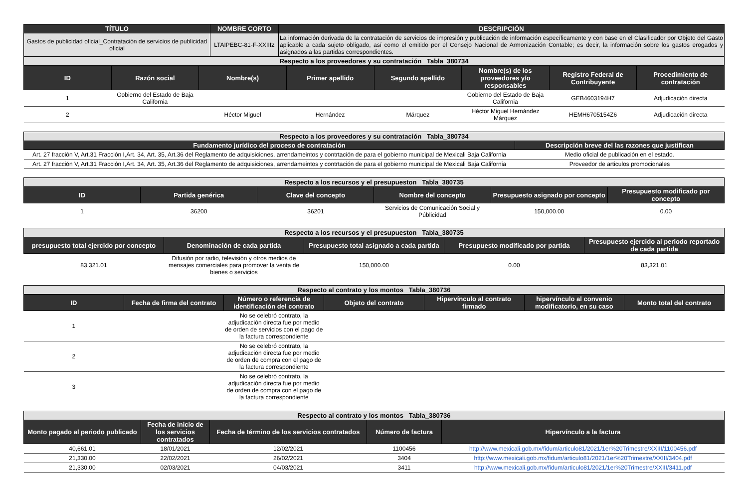| TÍTULO | NOMBRE CORTO | DESCRIPCIÓN |
| --- | --- | --- |
| Gastos de publicidad oficial_Contratación de servicios de publicidad oficial | LTAIPEBC-81-F-XXIII2 | La información derivada de la contratación de servicios de impresión y publicación de información específicamente y con base en el Clasificador por Objeto del Gasto aplicable a cada sujeto obligado, así como el emitido por el Consejo Nacional de Armonización Contable; es decir, la información sobre los gastos erogados y asignados a las partidas correspondientes. |
| Respecto a los proveedores y su contratación Tabla_380734 | | |
| ID | Razón social | Nombre(s) | Primer apellido | Segundo apellido | Nombre(s) de los proveedores y/o responsables | Registro Federal de Contribuyente | Procedimiento de contratación |
| --- | --- | --- | --- | --- | --- | --- | --- |
| 1 | Gobierno del Estado de Baja California | | | | Gobierno del Estado de Baja California | GEB4603194H7 | Adjudicación directa |
| 2 | | Héctor Miguel | Hernández | Márquez | Héctor Miguel Hernández Márquez | HEMH6705154Z6 | Adjudicación directa |
| Respecto a los proveedores y su contratación Tabla_380734 | |
| --- | --- |
| Fundamento jurídico del proceso de contratación | Descripción breve del las razones que justifican |
| Art. 27 fracción V, Art.31 Fracción I,Art. 34, Art. 35, Art.36 del Reglamento de adquisiciones, arrendameintos y contrtación de para el gobierno municipal de Mexicali Baja California | Medio oficial de publicación en el estado. |
| Art. 27 fracción V, Art.31 Fracción I,Art. 34, Art. 35, Art.36 del Reglamento de adquisiciones, arrendameintos y contrtación de para el gobierno municipal de Mexicali Baja California | Proveedor de articulos promocionales |
| Respecto a los recursos y el presupueston Tabla_380735 | | | | | |
| --- | --- | --- | --- | --- | --- |
| ID | Partida genérica | Clave del concepto | Nombre del concepto | Presupuesto asignado por concepto | Presupuesto modificado por concepto |
| 1 | 36200 | 36201 | Servicios de Comunicación Social y Públicidad | 150,000.00 | 0.00 |
| Respecto a los recursos y el presupueston Tabla_380735 | | | | |
| --- | --- | --- | --- | --- |
| presupuesto total ejercido por concepto | Denominación de cada partida | Presupuesto total asignado a cada partida | Presupuesto modificado por partida | Presupuesto ejercido al periodo reportado de cada partida |
| 83,321.01 | Difusión por radio, televisión y otros medios de mensajes comerciales para promover la venta de bienes o servicios | 150,000.00 | 0.00 | 83,321.01 |
| Respecto al contrato y los montos Tabla_380736 | | | | | | |
| --- | --- | --- | --- | --- | --- | --- |
| ID | Fecha de firma del contrato | Número o referencia de identificación del contrato | Objeto del contrato | Hipervínculo al contrato firmado | hipervínculo al convenio modificatorio, en su caso | Monto total del contrato |
| 1 | | No se celebró contrato, la adjudicación directa fue por medio de orden de servicios con el pago de la factura correspondiente | | | | |
| 2 | | No se celebró contrato, la adjudicación directa fue por medio de orden de compra con el pago de la factura correspondiente | | | | |
| 3 | | No se celebró contrato, la adjudicación directa fue por medio de orden de compra con el pago de la factura correspondiente | | | | |
| Respecto al contrato y los montos Tabla_380736 | | | | |
| --- | --- | --- | --- | --- |
| Monto pagado al periodo publicado | Fecha de inicio de los servicios contratados | Fecha de término de los servicios contratados | Número de factura | Hipervínculo a la factura |
| 40,661.01 | 18/01/2021 | 12/02/2021 | 1100456 | http://www.mexicali.gob.mx/fidum/articulo81/2021/1er%20Trimestre/XXIII/1100456.pdf |
| 21,330.00 | 22/02/2021 | 26/02/2021 | 3404 | http://www.mexicali.gob.mx/fidum/articulo81/2021/1er%20Trimestre/XXIII/3404.pdf |
| 21,330.00 | 02/03/2021 | 04/03/2021 | 3411 | http://www.mexicali.gob.mx/fidum/articulo81/2021/1er%20Trimestre/XXIII/3411.pdf |